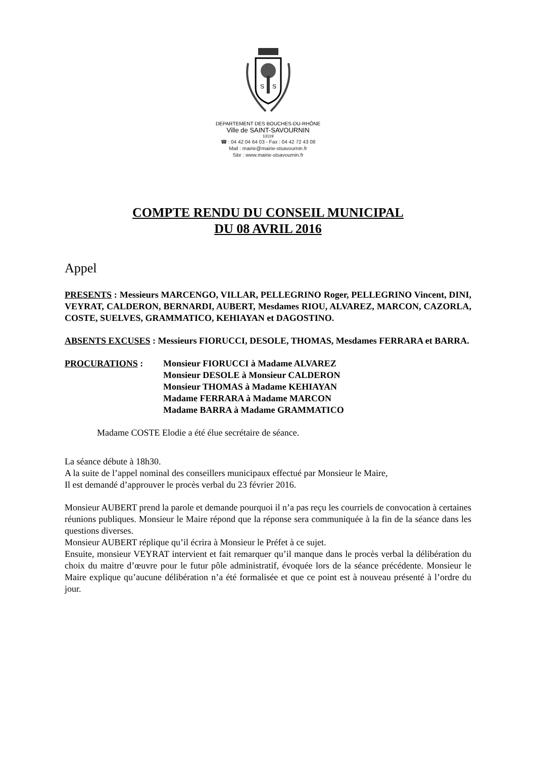S
S
DEPARTEMENT DES BOUCHES-DU-RHÔNE
Ville de SAINT-SAVOURNIN
13119
☎ : 04 42 04 64 03 - Fax : 04 42 72 43 08
Mail : mairie@mairie-stsavournin.fr
Site : www.mairie-stsavournin.fr
COMPTE RENDU DU CONSEIL MUNICIPAL
DU 08 AVRIL 2016
Appel
PRESENTS : Messieurs MARCENGO, VILLAR, PELLEGRINO Roger, PELLEGRINO Vincent, DINI, VEYRAT, CALDERON, BERNARDI, AUBERT, Mesdames RIOU, ALVAREZ, MARCON, CAZORLA, COSTE, SUELVES, GRAMMATICO, KEHIAYAN et DAGOSTINO.
ABSENTS EXCUSES : Messieurs FIORUCCI, DESOLE, THOMAS, Mesdames FERRARA et BARRA.
PROCURATIONS : Monsieur FIORUCCI à Madame ALVAREZ
Monsieur DESOLE à Monsieur CALDERON
Monsieur THOMAS à Madame KEHIAYAN
Madame FERRARA à Madame MARCON
Madame BARRA à Madame GRAMMATICO
Madame COSTE Elodie a été élue secrétaire de séance.
La séance débute à 18h30.
A la suite de l’appel nominal des conseillers municipaux effectué par Monsieur le Maire,
Il est demandé d’approuver le procès verbal du 23 février 2016.
Monsieur AUBERT prend la parole et demande pourquoi il n’a pas reçu les courriels de convocation à certaines réunions publiques. Monsieur le Maire répond que la réponse sera communiquée à la fin de la séance dans les questions diverses.
Monsieur AUBERT réplique qu’il écrira à Monsieur le Préfet à ce sujet.
Ensuite, monsieur VEYRAT intervient et fait remarquer qu’il manque dans le procès verbal la délibération du choix du maitre d’œuvre pour le futur pôle administratif, évoquée lors de la séance précédente. Monsieur le Maire explique qu’aucune délibération n’a été formalisée et que ce point est à nouveau présenté à l’ordre du jour.